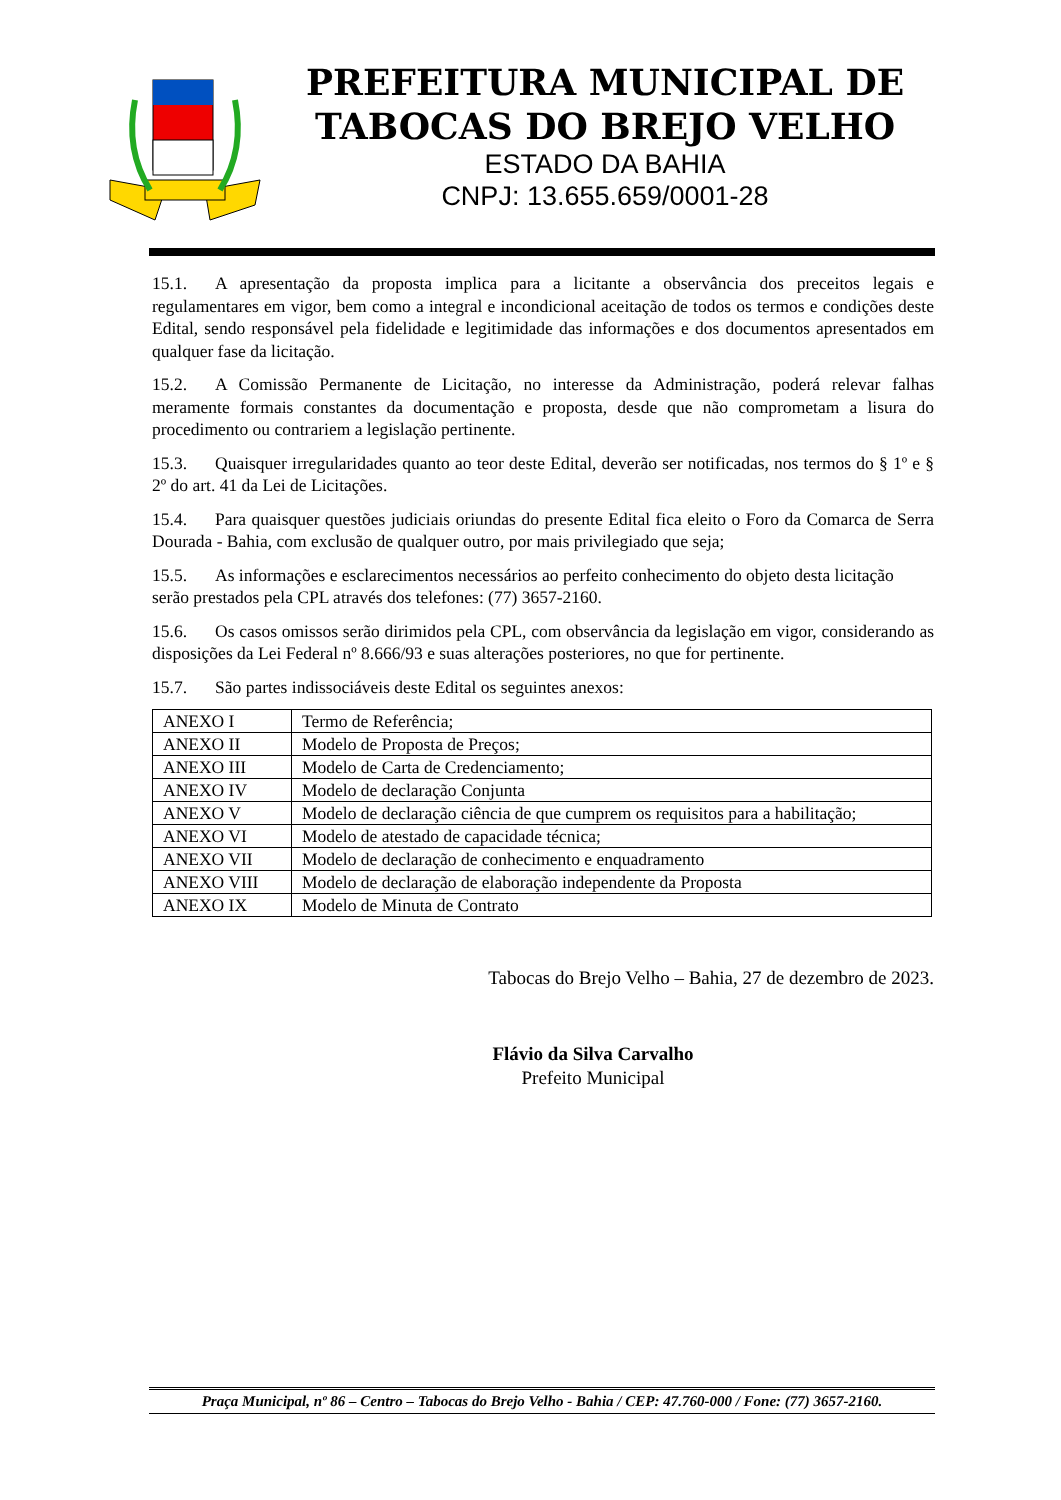PREFEITURA MUNICIPAL DE
TABOCAS DO BREJO VELHO
ESTADO DA BAHIA
CNPJ: 13.655.659/0001-28
15.1. A apresentação da proposta implica para a licitante a observância dos preceitos legais e regulamentares em vigor, bem como a integral e incondicional aceitação de todos os termos e condições deste Edital, sendo responsável pela fidelidade e legitimidade das informações e dos documentos apresentados em qualquer fase da licitação.
15.2. A Comissão Permanente de Licitação, no interesse da Administração, poderá relevar falhas meramente formais constantes da documentação e proposta, desde que não comprometam a lisura do procedimento ou contrariem a legislação pertinente.
15.3. Quaisquer irregularidades quanto ao teor deste Edital, deverão ser notificadas, nos termos do § 1º e § 2º do art. 41 da Lei de Licitações.
15.4. Para quaisquer questões judiciais oriundas do presente Edital fica eleito o Foro da Comarca de Serra Dourada - Bahia, com exclusão de qualquer outro, por mais privilegiado que seja;
15.5. As informações e esclarecimentos necessários ao perfeito conhecimento do objeto desta licitação serão prestados pela CPL através dos telefones: (77) 3657-2160.
15.6. Os casos omissos serão dirimidos pela CPL, com observância da legislação em vigor, considerando as disposições da Lei Federal nº 8.666/93 e suas alterações posteriores, no que for pertinente.
15.7. São partes indissociáveis deste Edital os seguintes anexos:
| ANEXO I | Termo de Referência; |
| ANEXO II | Modelo de Proposta de Preços; |
| ANEXO III | Modelo de Carta de Credenciamento; |
| ANEXO IV | Modelo de declaração Conjunta |
| ANEXO V | Modelo de declaração ciência de que cumprem os requisitos para a habilitação; |
| ANEXO VI | Modelo de atestado de capacidade técnica; |
| ANEXO VII | Modelo de declaração de conhecimento e enquadramento |
| ANEXO VIII | Modelo de declaração de elaboração independente da Proposta |
| ANEXO IX | Modelo de Minuta de Contrato |
Tabocas do Brejo Velho – Bahia, 27 de dezembro de 2023.
Flávio da Silva Carvalho
Prefeito Municipal
Praça Municipal, nº 86 – Centro – Tabocas do Brejo Velho - Bahia / CEP: 47.760-000 / Fone: (77) 3657-2160.